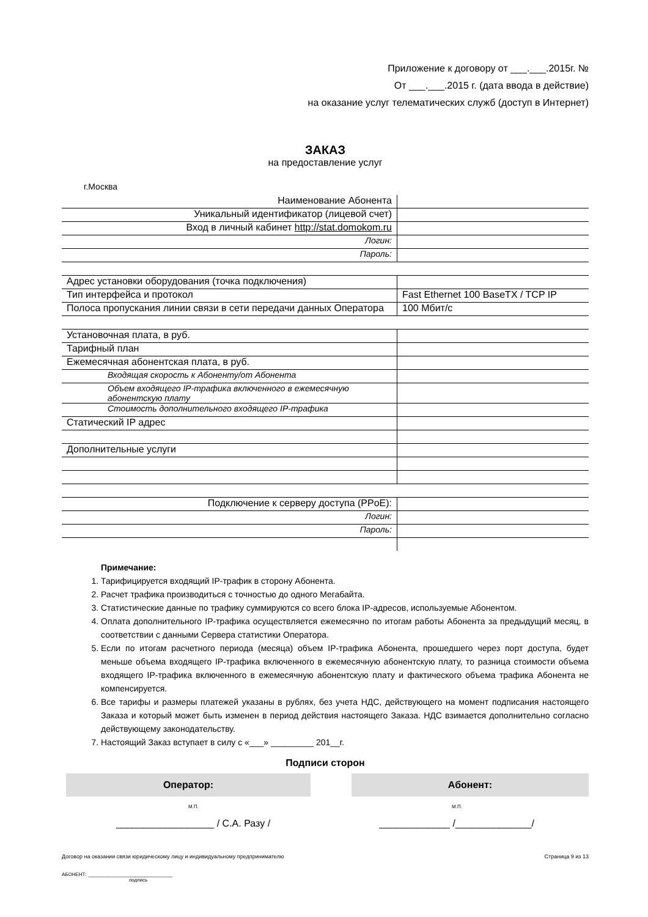Приложение к договору от ___.___.2015г. №
От ___.___.2015 г. (дата ввода в действие)
на оказание услуг телематических служб (доступ в Интернет)
ЗАКАЗ
на предоставление услуг
г.Москва
| Наименование Абонента | |
| Уникальный идентификатор (лицевой счет) | |
| Вход в личный кабинет http://stat.domokom.ru | |
| Логин: | |
| Пароль: | |
| Адрес установки оборудования (точка подключения) | |
| Тип интерфейса и протокол | Fast Ethernet 100 BaseTX / TCP IP |
| Полоса пропускания линии связи в сети передачи данных Оператора | 100 Мбит/с |
| Установочная плата, в руб. | |
| Тарифный план | |
| Ежемесячная абонентская плата, в руб. | |
| Входящая скорость к Абоненту/от Абонента | |
| Объем входящего IP-трафика включенного в ежемесячную абонентскую плату | |
| Стоимость дополнительного входящего IP-трафика | |
| Статический IP адрес | |
| Дополнительные услуги | |
| Подключение к серверу доступа (PPoE): | |
| Логин: | |
| Пароль: | |
Примечание:
1. Тарифицируется входящий IP-трафик в сторону Абонента.
2. Расчет трафика производиться с точностью до одного Мегабайта.
3. Статистические данные по трафику суммируются со всего блока IP-адресов, используемые Абонентом.
4. Оплата дополнительного IP-трафика осуществляется ежемесячно по итогам работы Абонента за предыдущий месяц, в соответствии с данными Сервера статистики Оператора.
5. Если по итогам расчетного периода (месяца) объем IP-трафика Абонента, прошедшего через порт доступа, будет меньше объема входящего IP-трафика включенного в ежемесячную абонентскую плату, то разница стоимости объема входящего IP-трафика включенного в ежемесячную абонентскую плату и фактического объема трафика Абонента не компенсируется.
6. Все тарифы и размеры платежей указаны в рублях, без учета НДС, действующего на момент подписания настоящего Заказа и который может быть изменен в период действия настоящего Заказа. НДС взимается дополнительно согласно действующему законодательству.
7. Настоящий Заказ вступает в силу с «___» _________ 201__г.
Подписи сторон
Оператор: Абонент:
М.П. М.П.
__________________ / С.А. Разу / _____________ /______________/
Договор на оказании связи юридическому лицу и индивидуальному предпринимателю Страница 9 из 13
АБОНЕНТ: _______________________________
подпись